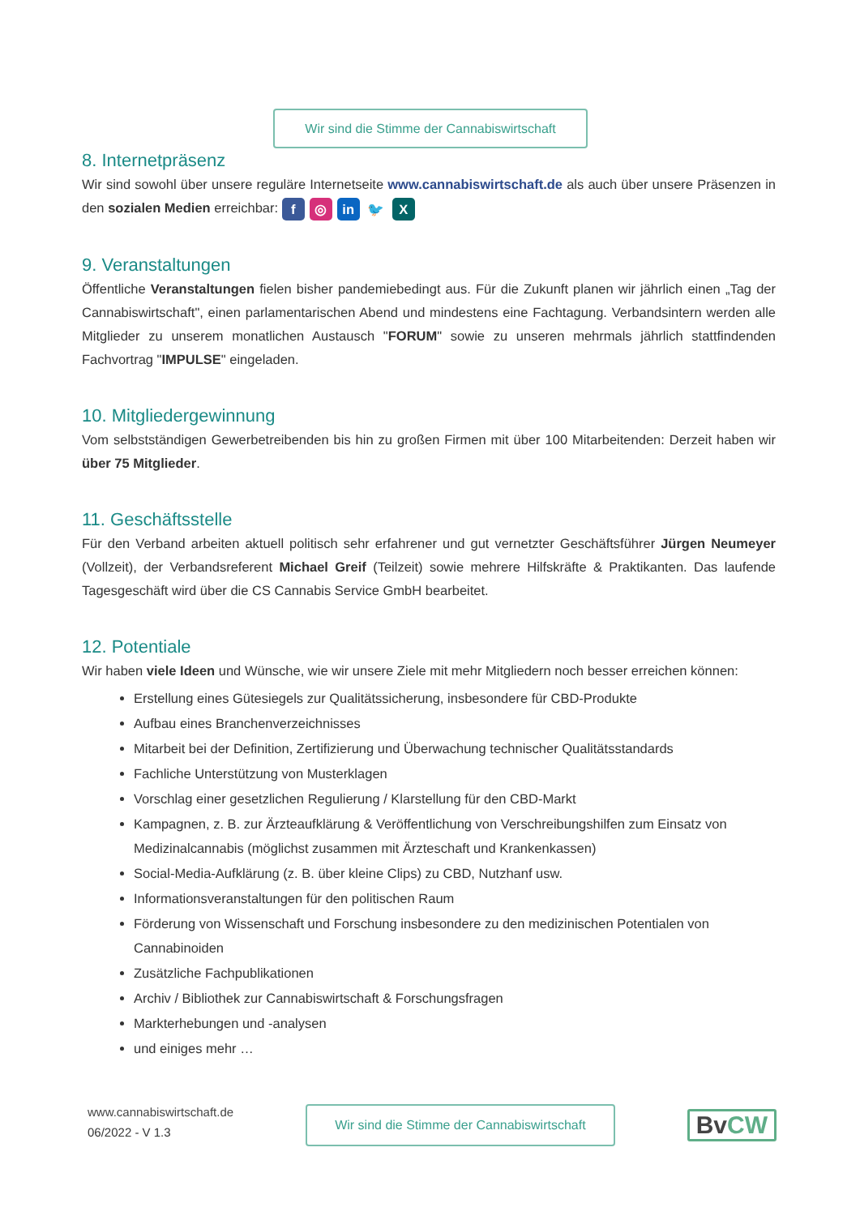Wir sind die Stimme der Cannabiswirtschaft
8. Internetpräsenz
Wir sind sowohl über unsere reguläre Internetseite www.cannabiswirtschaft.de als auch über unsere Präsenzen in den sozialen Medien erreichbar: f ◎ in 🐦 X
9. Veranstaltungen
Öffentliche Veranstaltungen fielen bisher pandemiebedingt aus. Für die Zukunft planen wir jährlich einen „Tag der Cannabiswirtschaft", einen parlamentarischen Abend und mindestens eine Fachtagung. Verbandsintern werden alle Mitglieder zu unserem monatlichen Austausch "FORUM" sowie zu unseren mehrmals jährlich stattfindenden Fachvortrag "IMPULSE" eingeladen.
10. Mitgliedergewinnung
Vom selbstständigen Gewerbetreibenden bis hin zu großen Firmen mit über 100 Mitarbeitenden: Derzeit haben wir über 75 Mitglieder.
11. Geschäftsstelle
Für den Verband arbeiten aktuell politisch sehr erfahrener und gut vernetzter Geschäftsführer Jürgen Neumeyer (Vollzeit), der Verbandsreferent Michael Greif (Teilzeit) sowie mehrere Hilfskräfte & Praktikanten. Das laufende Tagesgeschäft wird über die CS Cannabis Service GmbH bearbeitet.
12. Potentiale
Wir haben viele Ideen und Wünsche, wie wir unsere Ziele mit mehr Mitgliedern noch besser erreichen können:
Erstellung eines Gütesiegels zur Qualitätssicherung, insbesondere für CBD-Produkte
Aufbau eines Branchenverzeichnisses
Mitarbeit bei der Definition, Zertifizierung und Überwachung technischer Qualitätsstandards
Fachliche Unterstützung von Musterklagen
Vorschlag einer gesetzlichen Regulierung / Klarstellung für den CBD-Markt
Kampagnen, z. B. zur Ärzteaufklärung & Veröffentlichung von Verschreibungshilfen zum Einsatz von Medizinalcannabis (möglichst zusammen mit Ärzteschaft und Krankenkassen)
Social-Media-Aufklärung (z. B. über kleine Clips) zu CBD, Nutzhanf usw.
Informationsveranstaltungen für den politischen Raum
Förderung von Wissenschaft und Forschung insbesondere zu den medizinischen Potentialen von Cannabinoiden
Zusätzliche Fachpublikationen
Archiv / Bibliothek zur Cannabiswirtschaft & Forschungsfragen
Markterhebungen und -analysen
und einiges mehr …
www.cannabiswirtschaft.de
06/2022 - V 1.3
Wir sind die Stimme der Cannabiswirtschaft
BvCW